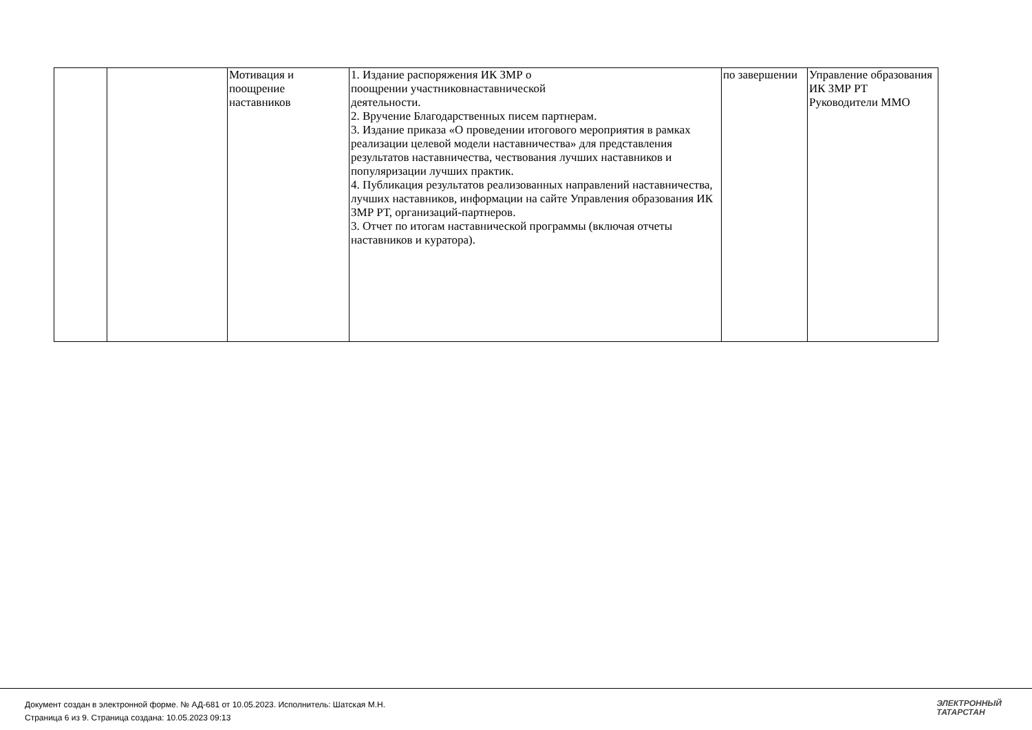| | | Мотивация и поощрение наставников | 1. Издание распоряжения ИК ЗМР о поощрении участниковнаставнической деятельности. 2. Вручение Благодарственных писем партнерам. 3. Издание приказа «О проведении итогового мероприятия в рамках реализации целевой модели наставничества» для представления результатов наставничества, чествования лучших наставников и популяризации лучших практик. 4. Публикация результатов реализованных направлений наставничества, лучших наставников, информации на сайте Управления образования ИК ЗМР РТ, организаций-партнеров. 3. Отчет по итогам наставнической программы (включая отчеты наставников и куратора). | по завершении | Управление образования ИК ЗМР РТ Руководители ММО |
Документ создан в электронной форме. № АД-681 от 10.05.2023. Исполнитель: Шатская М.Н.
Страница 6 из 9. Страница создана: 10.05.2023 09:13
ЭЛЕКТРОННЫЙ
ТАТАРСТАН